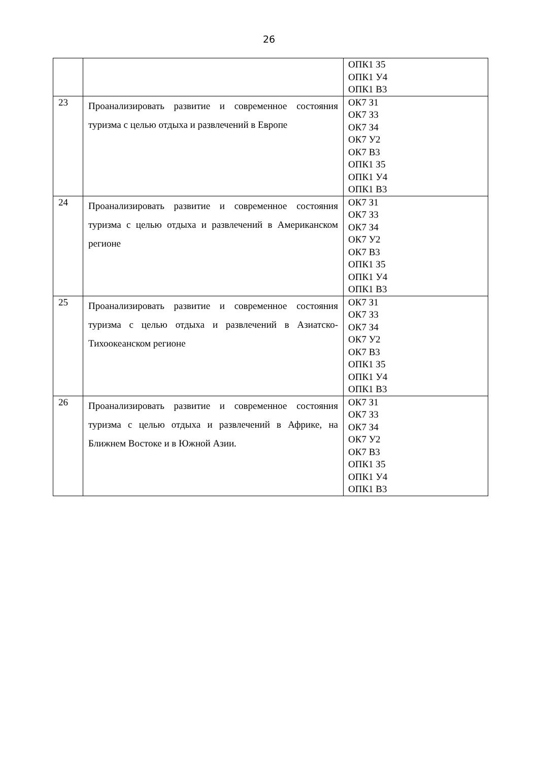26
| | | ОПК1 З5 ОПК1 У4 ОПК1 В3 |
| 23 | Проанализировать развитие и современное состояния туризма с целью отдыха и развлечений в Европе | ОК7 З1 ОК7 З3 ОК7 З4 ОК7 У2 ОК7 В3 ОПК1 З5 ОПК1 У4 ОПК1 В3 |
| 24 | Проанализировать развитие и современное состояния туризма с целью отдыха и развлечений в Американском регионе | ОК7 З1 ОК7 З3 ОК7 З4 ОК7 У2 ОК7 В3 ОПК1 З5 ОПК1 У4 ОПК1 В3 |
| 25 | Проанализировать развитие и современное состояния туризма с целью отдыха и развлечений в Азиатско-Тихоокеанском регионе | ОК7 З1 ОК7 З3 ОК7 З4 ОК7 У2 ОК7 В3 ОПК1 З5 ОПК1 У4 ОПК1 В3 |
| 26 | Проанализировать развитие и современное состояния туризма с целью отдыха и развлечений в Африке, на Ближнем Востоке и в Южной Азии. | ОК7 З1 ОК7 З3 ОК7 З4 ОК7 У2 ОК7 В3 ОПК1 З5 ОПК1 У4 ОПК1 В3 |